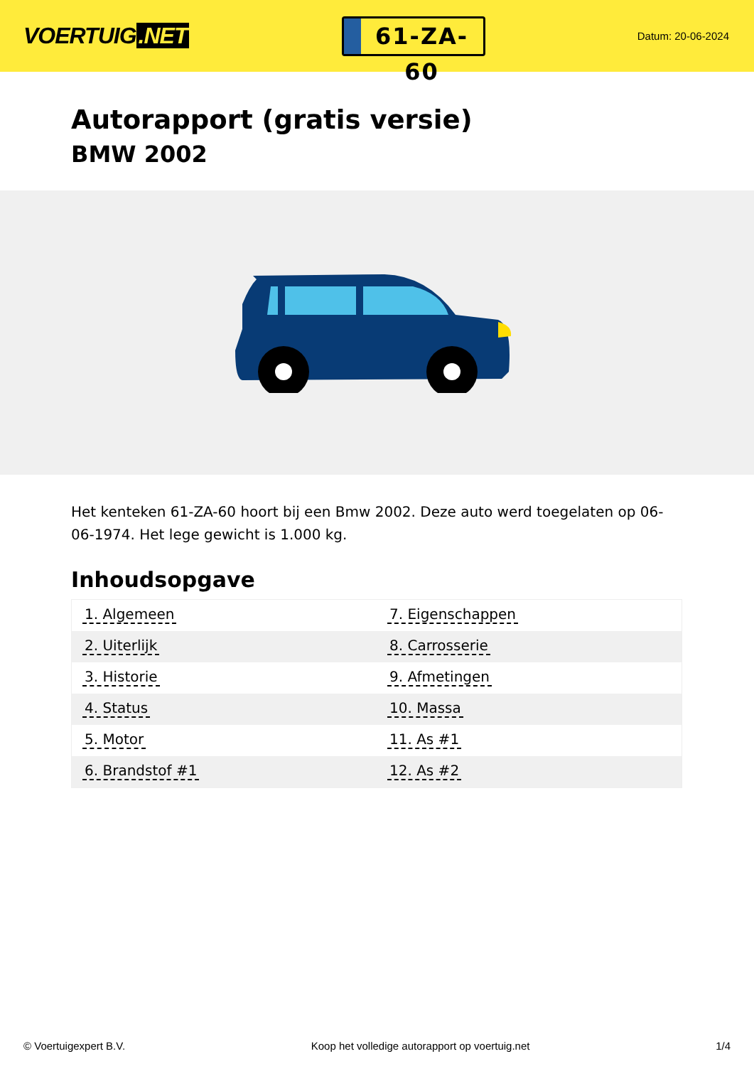VOERTUIG.NET
61-ZA-60
Datum: 20-06-2024
Autorapport (gratis versie)
BMW 2002
Het kenteken 61-ZA-60 hoort bij een Bmw 2002. Deze auto werd toegelaten op 06-06-1974. Het lege gewicht is 1.000 kg.
Inhoudsopgave
| 1. Algemeen | 7. Eigenschappen |
| 2. Uiterlijk | 8. Carrosserie |
| 3. Historie | 9. Afmetingen |
| 4. Status | 10. Massa |
| 5. Motor | 11. As #1 |
| 6. Brandstof #1 | 12. As #2 |
© Voertuigexpert B.V. Koop het volledige autorapport op voertuig.net 1/4